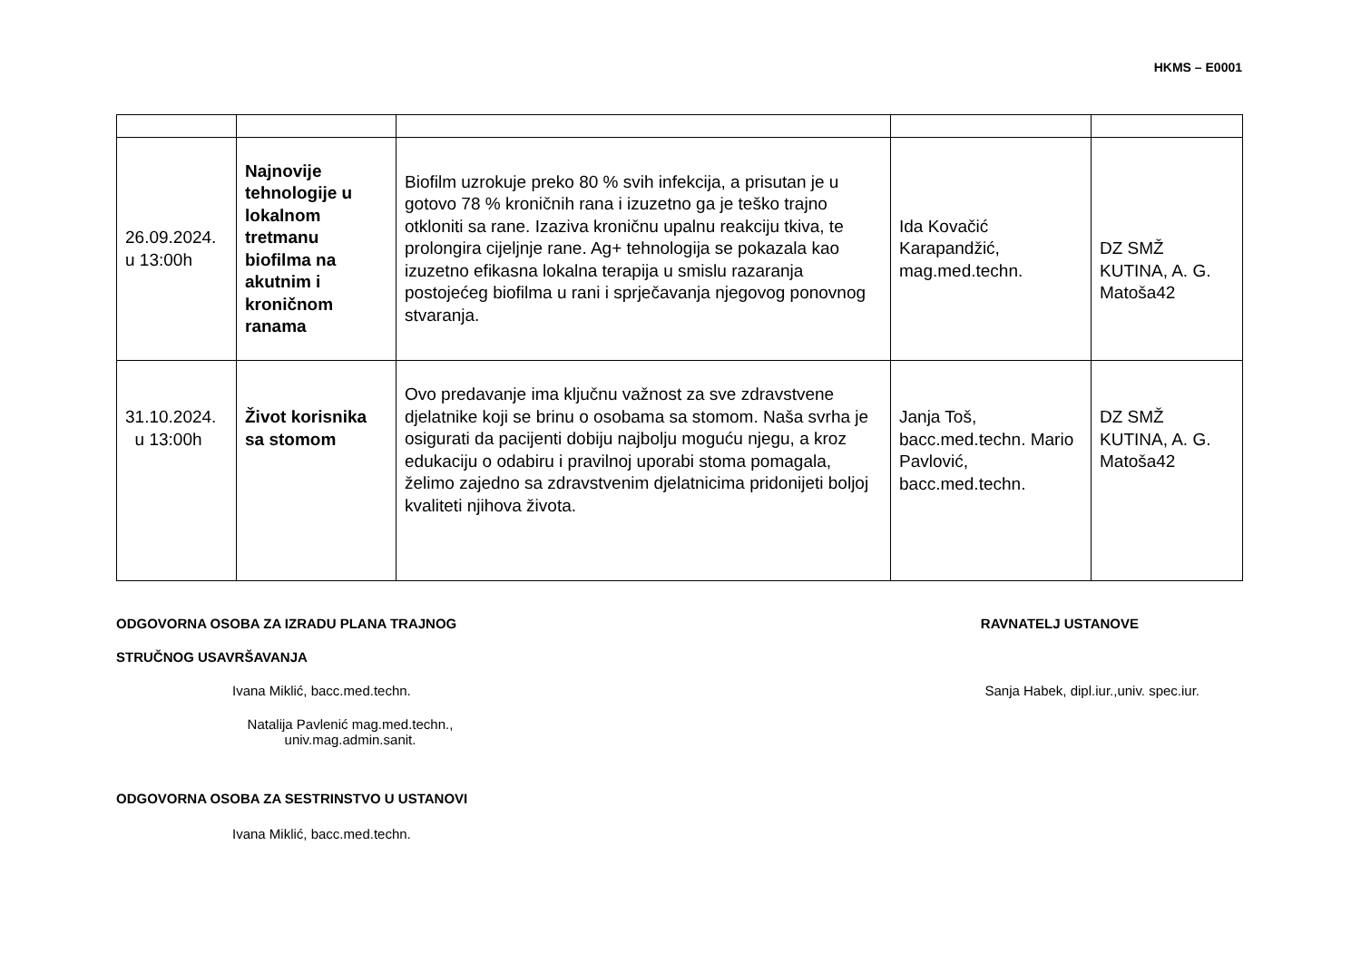HKMS – E0001
| 26.09.2024. u 13:00h | Najnovije tehnologije u lokalnom tretmanu biofilma na akutnim i kroničnom ranama | Biofilm uzrokuje preko 80 % svih infekcija, a prisutan je u gotovo 78 % kroničnih rana i izuzetno ga je teško trajno otkloniti sa rane. Izaziva kroničnu upalnu reakciju tkiva, te prolongira cijeljnje rane. Ag+ tehnologija se pokazala kao izuzetno efikasna lokalna terapija u smislu razaranja postojećeg biofilma u rani i sprječavanja njegovog ponovnog stvaranja. | Ida Kovačić Karapandžić, mag.med.techn. | DZ SMŽ KUTINA, A. G. Matoša42 |
| 31.10.2024. u 13:00h | Život korisnika sa stomom | Ovo predavanje ima ključnu važnost za sve zdravstvene djelatnike koji se brinu o osobama sa stomom. Naša svrha je osigurati da pacijenti dobiju najbolju moguću njegu, a kroz edukaciju o odabiru i pravilnoj uporabi stoma pomagala, želimo zajedno sa zdravstvenim djelatnicima pridonijeti boljoj kvaliteti njihova života. | Janja Toš, bacc.med.techn. Mario Pavlović, bacc.med.techn. | DZ SMŽ KUTINA, A. G. Matoša42 |
ODGOVORNA OSOBA ZA IZRADU PLANA TRAJNOG
RAVNATELJ USTANOVE
STRUČNOG USAVRŠAVANJA
Ivana Miklić, bacc.med.techn. Sanja Habek, dipl.iur.,univ. spec.iur.
Natalija Pavlenić mag.med.techn., univ.mag.admin.sanit.
ODGOVORNA OSOBA ZA SESTRINSTVO U USTANOVI
Ivana Miklić, bacc.med.techn.